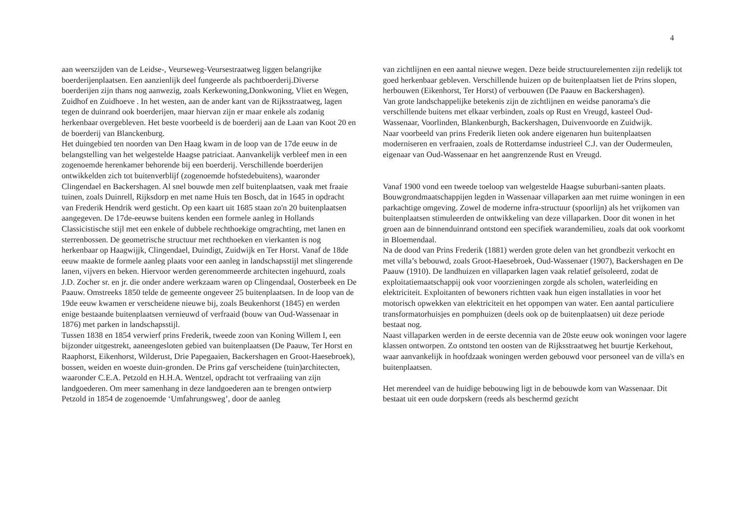4
aan weerszijden van de Leidse-, Veurseweg-Veursestraatweg liggen belangrijke boerderijenplaatsen. Een aanzienlijk deel fungeerde als pachtboerderij.Diverse boerderijen zijn thans nog aanwezig, zoals Kerkewoning,Donkwoning, Vliet en Wegen, Zuidhof en Zuidhoeve . In het westen, aan de ander kant van de Rijksstraatweg, lagen tegen de duinrand ook boerderijen, maar hiervan zijn er maar enkele als zodanig herkenbaar overgebleven. Het beste voorbeeld is de boerderij aan de Laan van Koot 20 en de boerderij van Blanckenburg.
Het duingebied ten noorden van Den Haag kwam in de loop van de 17de eeuw in de belangstelling van het welgestelde Haagse patriciaat. Aanvankelijk verbleef men in een zogenoemde herenkamer behorende bij een boerderij. Verschillende boerderijen ontwikkelden zich tot buitenverblijf (zogenoemde hofstedebuitens), waaronder Clingendael en Backershagen. Al snel bouwde men zelf buitenplaatsen, vaak met fraaie tuinen, zoals Duinrell, Rijksdorp en met name Huis ten Bosch, dat in 1645 in opdracht van Frederik Hendrik werd gesticht. Op een kaart uit 1685 staan zo'n 20 buitenplaatsen aangegeven. De 17de-eeuwse buitens kenden een formele aanleg in Hollands Classicistische stijl met een enkele of dubbele rechthoekige omgrachting, met lanen en sterrenbossen. De geometrische structuur met rechthoeken en vierkanten is nog herkenbaar op Haagwijjk, Clingendael, Duindigt, Zuidwijk en Ter Horst. Vanaf de 18de eeuw maakte de formele aanleg plaats voor een aanleg in landschapsstijl met slingerende lanen, vijvers en beken. Hiervoor werden gerenommeerde architecten ingehuurd, zoals J.D. Zocher sr. en jr. die onder andere werkzaam waren op Clingendaal, Oosterbeek en De Paauw. Omstreeks 1850 telde de gemeente ongeveer 25 buitenplaatsen. In de loop van de 19de eeuw kwamen er verscheidene nieuwe bij, zoals Beukenhorst (1845) en werden enige bestaande buitenplaatsen vernieuwd of verfraaid (bouw van Oud-Wassenaar in 1876) met parken in landschapsstijl.
Tussen 1838 en 1854 verwierf prins Frederik, tweede zoon van Koning Willem I, een bijzonder uitgestrekt, aaneengesloten gebied van buitenplaatsen (De Paauw, Ter Horst en Raaphorst, Eikenhorst, Wilderust, Drie Papegaaien, Backershagen en Groot-Haesebroek), bossen, weiden en woeste duin-gronden. De Prins gaf verscheidene (tuin)architecten, waaronder C.E.A. Petzold en H.H.A. Wentzel, opdracht tot verfraaiing van zijn landgoederen. Om meer samenhang in deze landgoederen aan te brengen ontwierp Petzold in 1854 de zogenoemde ‘Umfahrungsweg’, door de aanleg
van zichtlijnen en een aantal nieuwe wegen. Deze beide structuurelementen zijn redelijk tot goed herkenbaar gebleven. Verschillende huizen op de buitenplaatsen liet de Prins slopen, herbouwen (Eikenhorst, Ter Horst) of verbouwen (De Paauw en Backershagen).
Van grote landschappelijke betekenis zijn de zichtlijnen en weidse panorama's die verschillende buitens met elkaar verbinden, zoals op Rust en Vreugd, kasteel Oud-Wassenaar, Voorlinden, Blankenburgh, Backershagen, Duivenvoorde en Zuidwijk.
Naar voorbeeld van prins Frederik lieten ook andere eigenaren hun buitenplaatsen moderniseren en verfraaien, zoals de Rotterdamse industrieel C.J. van der Oudermeulen, eigenaar van Oud-Wassenaar en het aangrenzende Rust en Vreugd.
Vanaf 1900 vond een tweede toeloop van welgestelde Haagse suburbani-santen plaats. Bouwgrondmaatschappijen legden in Wassenaar villaparken aan met ruime woningen in een parkachtige omgeving. Zowel de moderne infra-structuur (spoorlijn) als het vrijkomen van buitenplaatsen stimuleerden de ontwikkeling van deze villaparken. Door dit wonen in het groen aan de binnenduinrand ontstond een specifiek warandemilieu, zoals dat ook voorkomt in Bloemendaal.
Na de dood van Prins Frederik (1881) werden grote delen van het grondbezit verkocht en met villa’s bebouwd, zoals Groot-Haesebroek, Oud-Wassenaer (1907), Backershagen en De Paauw (1910). De landhuizen en villaparken lagen vaak relatief geïsoleerd, zodat de exploitatiemaatschappij ook voor voorzieningen zorgde als scholen, waterleiding en elektriciteit. Exploitanten of bewoners richtten vaak hun eigen installaties in voor het motorisch opwekken van elektriciteit en het oppompen van water. Een aantal particuliere transformatorhuisjes en pomphuizen (deels ook op de buitenplaatsen) uit deze periode bestaat nog.
Naast villaparken werden in de eerste decennia van de 20ste eeuw ook woningen voor lagere klassen ontworpen. Zo ontstond ten oosten van de Rijksstraatweg het buurtje Kerkehout, waar aanvankelijk in hoofdzaak woningen werden gebouwd voor personeel van de villa's en buitenplaatsen.
Het merendeel van de huidige bebouwing ligt in de bebouwde kom van Wassenaar. Dit bestaat uit een oude dorpskern (reeds als beschermd gezicht